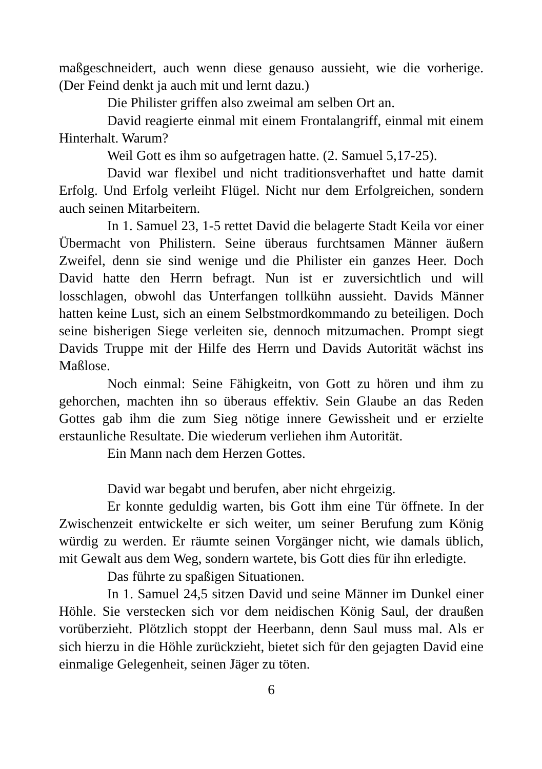maßgeschneidert, auch wenn diese genauso aussieht, wie die vorherige. (Der Feind denkt ja auch mit und lernt dazu.)
Die Philister griffen also zweimal am selben Ort an.
David reagierte einmal mit einem Frontalangriff, einmal mit einem Hinterhalt. Warum?
Weil Gott es ihm so aufgetragen hatte. (2. Samuel 5,17-25).
David war flexibel und nicht traditionsverhaftet und hatte damit Erfolg. Und Erfolg verleiht Flügel. Nicht nur dem Erfolgreichen, sondern auch seinen Mitarbeitern.
In 1. Samuel 23, 1-5 rettet David die belagerte Stadt Keila vor einer Übermacht von Philistern. Seine überaus furchtsamen Männer äußern Zweifel, denn sie sind wenige und die Philister ein ganzes Heer. Doch David hatte den Herrn befragt. Nun ist er zuversichtlich und will losschlagen, obwohl das Unterfangen tollkühn aussieht. Davids Männer hatten keine Lust, sich an einem Selbstmordkommando zu beteiligen. Doch seine bisherigen Siege verleiten sie, dennoch mitzumachen. Prompt siegt Davids Truppe mit der Hilfe des Herrn und Davids Autorität wächst ins Maßlose.
Noch einmal: Seine Fähigkeitn, von Gott zu hören und ihm zu gehorchen, machten ihn so überaus effektiv. Sein Glaube an das Reden Gottes gab ihm die zum Sieg nötige innere Gewissheit und er erzielte erstaunliche Resultate. Die wiederum verliehen ihm Autorität.
Ein Mann nach dem Herzen Gottes.
David war begabt und berufen, aber nicht ehrgeizig.
Er konnte geduldig warten, bis Gott ihm eine Tür öffnete. In der Zwischenzeit entwickelte er sich weiter, um seiner Berufung zum König würdig zu werden. Er räumte seinen Vorgänger nicht, wie damals üblich, mit Gewalt aus dem Weg, sondern wartete, bis Gott dies für ihn erledigte.
Das führte zu spaßigen Situationen.
In 1. Samuel 24,5 sitzen David und seine Männer im Dunkel einer Höhle. Sie verstecken sich vor dem neidischen König Saul, der draußen vorüberzieht. Plötzlich stoppt der Heerbann, denn Saul muss mal. Als er sich hierzu in die Höhle zurückzieht, bietet sich für den gejagten David eine einmalige Gelegenheit, seinen Jäger zu töten.
6